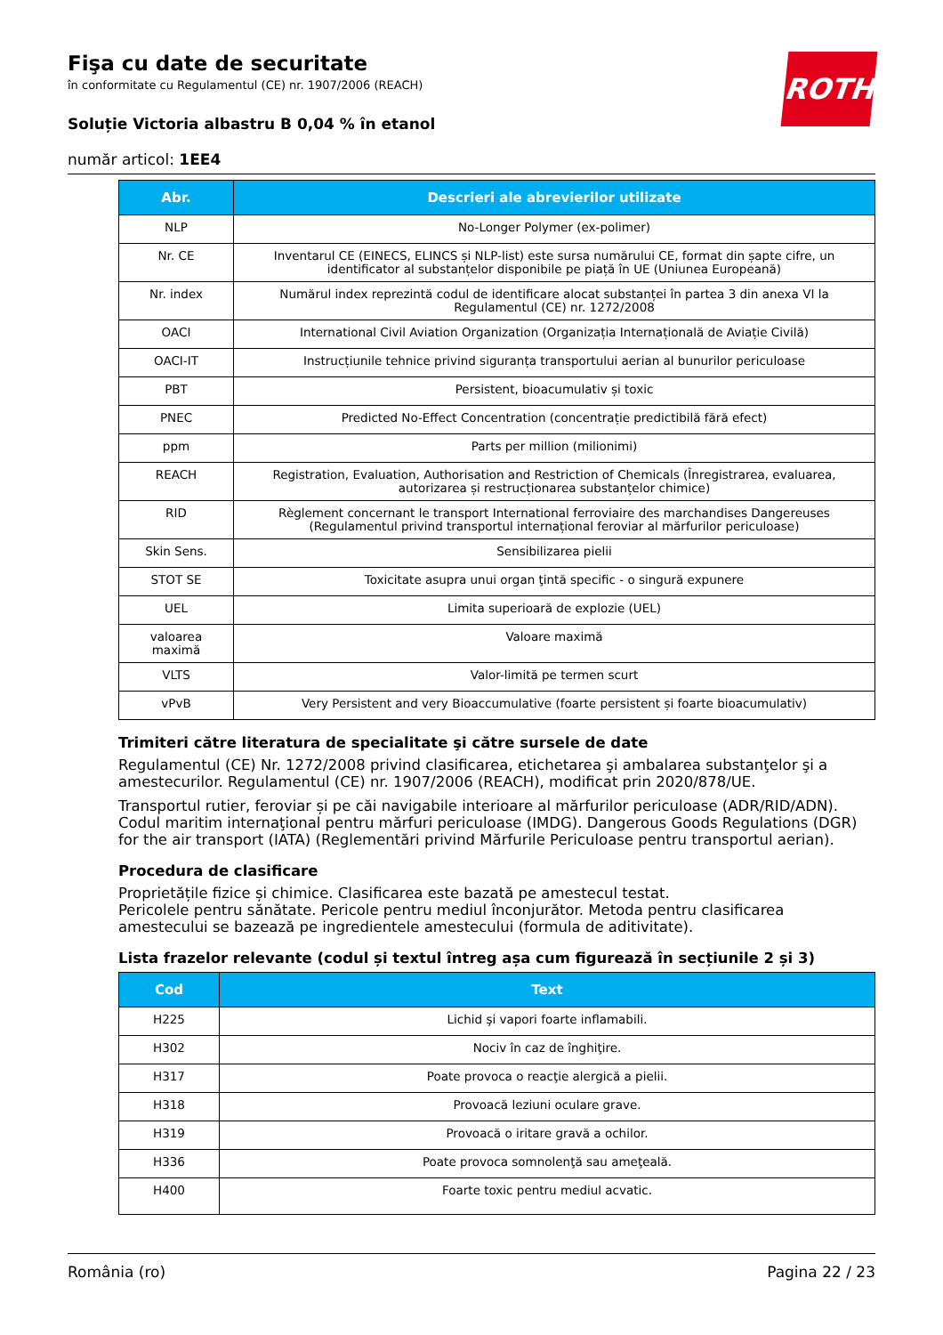ROTH
Fişa cu date de securitate
în conformitate cu Regulamentul (CE) nr. 1907/2006 (REACH)
Soluție Victoria albastru B 0,04 % în etanol
număr articol: 1EE4
| Abr. | Descrieri ale abrevierilor utilizate |
| --- | --- |
| NLP | No-Longer Polymer (ex-polimer) |
| Nr. CE | Inventarul CE (EINECS, ELINCS și NLP-list) este sursa numărului CE, format din șapte cifre, un identificator al substanțelor disponibile pe piață în UE (Uniunea Europeană) |
| Nr. index | Numărul index reprezintă codul de identificare alocat substanței în partea 3 din anexa VI la Regulamentul (CE) nr. 1272/2008 |
| OACI | International Civil Aviation Organization (Organizația Internațională de Aviație Civilă) |
| OACI-IT | Instrucțiunile tehnice privind siguranța transportului aerian al bunurilor periculoase |
| PBT | Persistent, bioacumulativ și toxic |
| PNEC | Predicted No-Effect Concentration (concentrație predictibilă fără efect) |
| ppm | Parts per million (milionimi) |
| REACH | Registration, Evaluation, Authorisation and Restriction of Chemicals (Înregistrarea, evaluarea, autorizarea și restrucționarea substanțelor chimice) |
| RID | Règlement concernant le transport International ferroviaire des marchandises Dangereuses (Regulamentul privind transportul internațional feroviar al mărfurilor periculoase) |
| Skin Sens. | Sensibilizarea pielii |
| STOT SE | Toxicitate asupra unui organ ţintă specific - o singură expunere |
| UEL | Limita superioară de explozie (UEL) |
| valoarea maximă | Valoare maximă |
| VLTS | Valor-limită pe termen scurt |
| vPvB | Very Persistent and very Bioaccumulative (foarte persistent și foarte bioacumulativ) |
Trimiteri către literatura de specialitate şi către sursele de date
Regulamentul (CE) Nr. 1272/2008 privind clasificarea, etichetarea şi ambalarea substanţelor şi a amestecurilor. Regulamentul (CE) nr. 1907/2006 (REACH), modificat prin 2020/878/UE.
Transportul rutier, feroviar și pe căi navigabile interioare al mărfurilor periculoase (ADR/RID/ADN). Codul maritim internaţional pentru mărfuri periculoase (IMDG). Dangerous Goods Regulations (DGR) for the air transport (IATA) (Reglementări privind Mărfurile Periculoase pentru transportul aerian).
Procedura de clasificare
Proprietățile fizice și chimice. Clasificarea este bazată pe amestecul testat.
Pericolele pentru sănătate. Pericole pentru mediul înconjurător. Metoda pentru clasificarea amestecului se bazează pe ingredientele amestecului (formula de aditivitate).
Lista frazelor relevante (codul și textul întreg așa cum figurează în secțiunile 2 și 3)
| Cod | Text |
| --- | --- |
| H225 | Lichid şi vapori foarte inflamabili. |
| H302 | Nociv în caz de înghiţire. |
| H317 | Poate provoca o reacţie alergică a pielii. |
| H318 | Provoacă leziuni oculare grave. |
| H319 | Provoacă o iritare gravă a ochilor. |
| H336 | Poate provoca somnolenţă sau ameţeală. |
| H400 | Foarte toxic pentru mediul acvatic. |
România (ro) Pagina 22 / 23